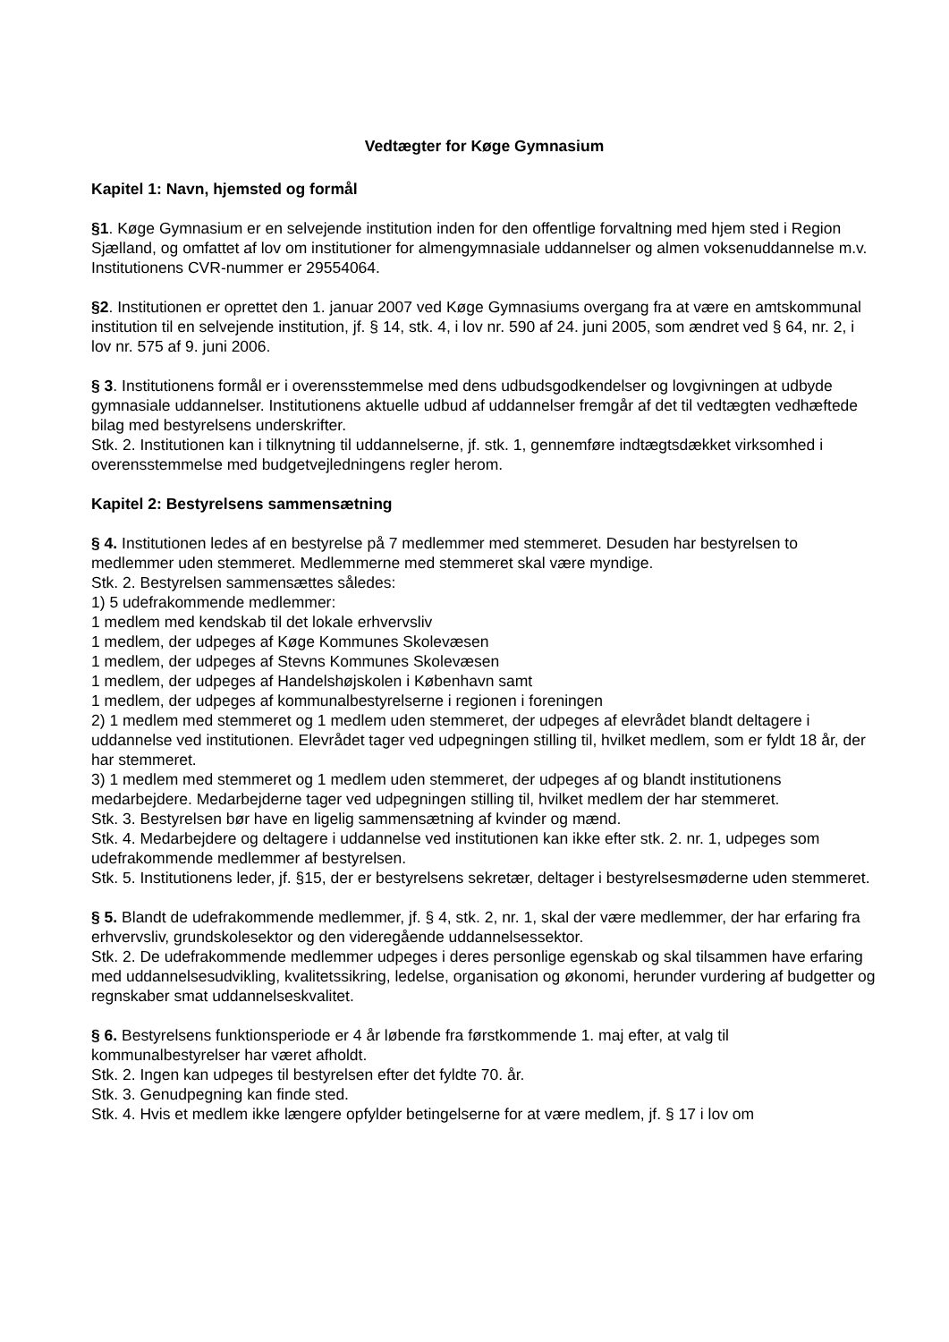Vedtægter for Køge Gymnasium
Kapitel 1: Navn, hjemsted og formål
§1. Køge Gymnasium er en selvejende institution inden for den offentlige forvaltning med hjem sted i Region Sjælland, og omfattet af lov om institutioner for almengymnasiale uddannelser og almen voksenuddannelse m.v. Institutionens CVR-nummer er 29554064.
§2. Institutionen er oprettet den 1. januar 2007 ved Køge Gymnasiums overgang fra at være en amtskommunal institution til en selvejende institution, jf. § 14, stk. 4, i lov nr. 590 af 24. juni 2005, som ændret ved § 64, nr. 2, i lov nr. 575 af 9. juni 2006.
§ 3. Institutionens formål er i overensstemmelse med dens udbudsgodkendelser og lovgivningen at udbyde gymnasiale uddannelser. Institutionens aktuelle udbud af uddannelser fremgår af det til vedtægten vedhæftede bilag med bestyrelsens underskrifter.
Stk. 2. Institutionen kan i tilknytning til uddannelserne, jf. stk. 1, gennemføre indtægtsdækket virksomhed i overensstemmelse med budgetvejledningens regler herom.
Kapitel 2: Bestyrelsens sammensætning
§ 4. Institutionen ledes af en bestyrelse på 7 medlemmer med stemmeret. Desuden har bestyrelsen to medlemmer uden stemmeret. Medlemmerne med stemmeret skal være myndige.
Stk. 2. Bestyrelsen sammensættes således:
1) 5 udefrakommende medlemmer:
1 medlem med kendskab til det lokale erhvervsliv
1 medlem, der udpeges af Køge Kommunes Skolevæsen
1 medlem, der udpeges af Stevns Kommunes Skolevæsen
1 medlem, der udpeges af Handelshøjskolen i København samt
1 medlem, der udpeges af kommunalbestyrelserne i regionen i foreningen
2) 1 medlem med stemmeret og 1 medlem uden stemmeret, der udpeges af elevrådet blandt deltagere i uddannelse ved institutionen. Elevrådet tager ved udpegningen stilling til, hvilket medlem, som er fyldt 18 år, der har stemmeret.
3) 1 medlem med stemmeret og 1 medlem uden stemmeret, der udpeges af og blandt institutionens medarbejdere. Medarbejderne tager ved udpegningen stilling til, hvilket medlem der har stemmeret.
Stk. 3. Bestyrelsen bør have en ligelig sammensætning af kvinder og mænd.
Stk. 4. Medarbejdere og deltagere i uddannelse ved institutionen kan ikke efter stk. 2. nr. 1, udpeges som udefrakommende medlemmer af bestyrelsen.
Stk. 5. Institutionens leder, jf. §15, der er bestyrelsens sekretær, deltager i bestyrelsesmøderne uden stemmeret.
§ 5. Blandt de udefrakommende medlemmer, jf. § 4, stk. 2, nr. 1, skal der være medlemmer, der har erfaring fra erhvervsliv, grundskolesektor og den videregående uddannelsessektor.
Stk. 2. De udefrakommende medlemmer udpeges i deres personlige egenskab og skal tilsammen have erfaring med uddannelsesudvikling, kvalitetssikring, ledelse, organisation og økonomi, herunder vurdering af budgetter og regnskaber smat uddannelseskvalitet.
§ 6. Bestyrelsens funktionsperiode er 4 år løbende fra førstkommende 1. maj efter, at valg til kommunalbestyrelser har været afholdt.
Stk. 2. Ingen kan udpeges til bestyrelsen efter det fyldte 70. år.
Stk. 3. Genudpegning kan finde sted.
Stk. 4. Hvis et medlem ikke længere opfylder betingelserne for at være medlem, jf. § 17 i lov om